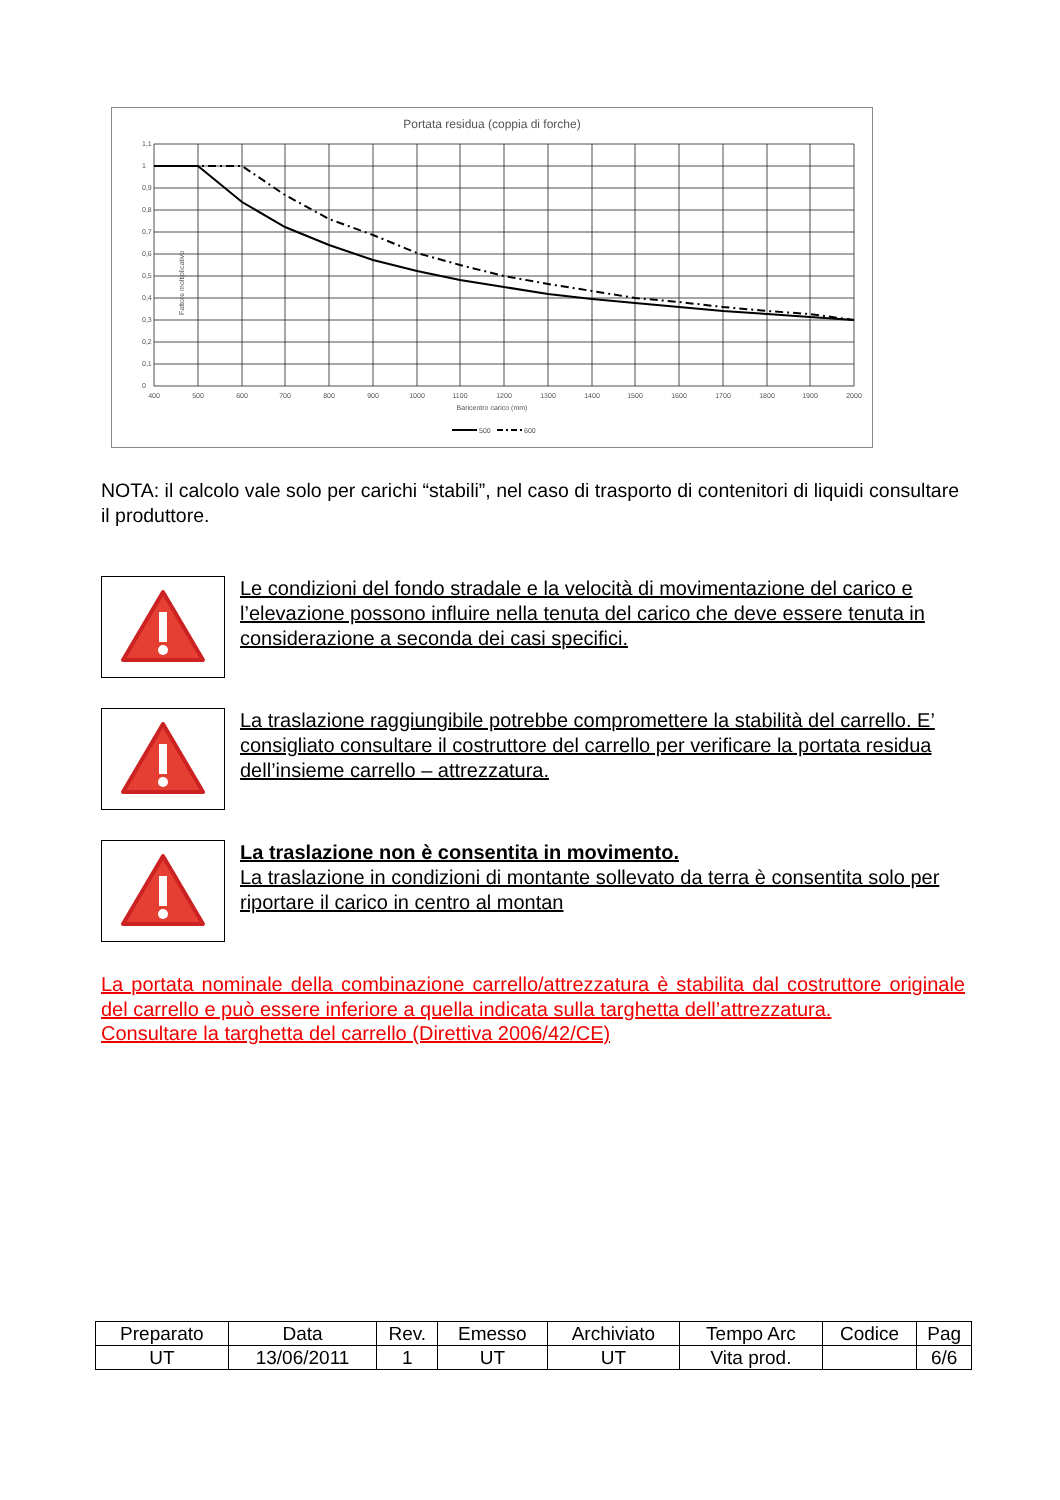Portata residua (coppia di forche)
Fattore moltiplicativo
1,1
1
0,9
0,8
0,7
0,6
0,5
0,4
0,3
0,2
0,1
0
400
500
600
700
800
900
1000
1100
1200
1300
1400
1500
1600
1700
1800
1900
2000
Baricentro carico (mm)
500
600
NOTA: il calcolo vale solo per carichi “stabili”, nel caso di trasporto di contenitori di liquidi consultare il produttore.
Le condizioni del fondo stradale e la velocità di movimentazione del carico e l’elevazione possono influire nella tenuta del carico che deve essere tenuta in considerazione a seconda dei casi specifici.
La traslazione raggiungibile potrebbe compromettere la stabilità del carrello. E’ consigliato consultare il costruttore del carrello per verificare la portata residua dell’insieme carrello – attrezzatura.
La traslazione non è consentita in movimento.
La traslazione in condizioni di montante sollevato da terra è consentita solo per riportare il carico in centro al montan
La portata nominale della combinazione carrello/attrezzatura è stabilita dal costruttore originale del carrello e può essere inferiore a quella indicata sulla targhetta dell’attrezzatura.
Consultare la targhetta del carrello (Direttiva 2006/42/CE)
| Preparato | Data | Rev. | Emesso | Archiviato | Tempo Arc | Codice | Pag |
| UT | 13/06/2011 | 1 | UT | UT | Vita prod. | | 6/6 |